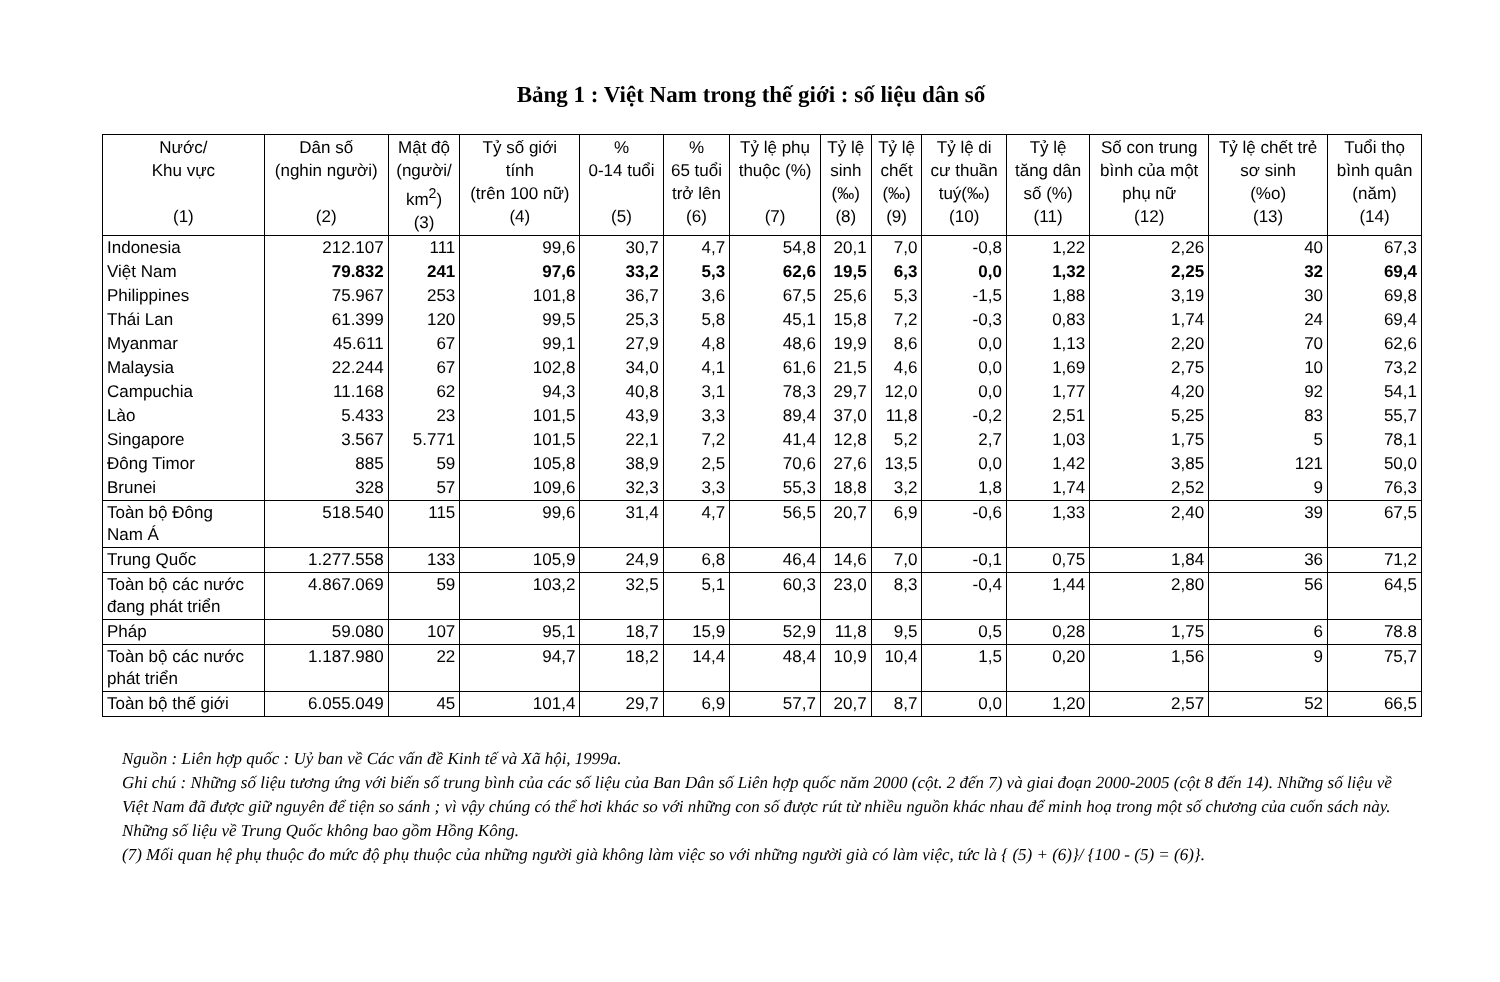Bảng 1 : Việt Nam trong thế giới : số liệu dân số
| Nước/ Khu vực (1) | Dân số (nghin người) (2) | Mật độ (người/ km<sup>2</sup>) (3) | Tỷ số giới tính (trên 100 nữ) (4) | % 0-14 tuổi (5) | % 65 tuổi trở lên (6) | Tỷ lệ phụ thuộc (%) (7) | Tỷ lệ sinh (‰) (8) | Tỷ lệ chết (‰) (9) | Tỷ lệ di cư thuần tuý(‰) (10) | Tỷ lệ tăng dân số (%) (11) | Số con trung bình của một phụ nữ (12) | Tỷ lệ chết trẻ sơ sinh (%o) (13) | Tuổi thọ bình quân (năm) (14) |
| --- | --- | --- | --- | --- | --- | --- | --- | --- | --- | --- | --- | --- | --- |
| Indonesia | 212.107 | 111 | 99,6 | 30,7 | 4,7 | 54,8 | 20,1 | 7,0 | -0,8 | 1,22 | 2,26 | 40 | 67,3 |
| Việt Nam | 79.832 | 241 | 97,6 | 33,2 | 5,3 | 62,6 | 19,5 | 6,3 | 0,0 | 1,32 | 2,25 | 32 | 69,4 |
| Philippines | 75.967 | 253 | 101,8 | 36,7 | 3,6 | 67,5 | 25,6 | 5,3 | -1,5 | 1,88 | 3,19 | 30 | 69,8 |
| Thái Lan | 61.399 | 120 | 99,5 | 25,3 | 5,8 | 45,1 | 15,8 | 7,2 | -0,3 | 0,83 | 1,74 | 24 | 69,4 |
| Myanmar | 45.611 | 67 | 99,1 | 27,9 | 4,8 | 48,6 | 19,9 | 8,6 | 0,0 | 1,13 | 2,20 | 70 | 62,6 |
| Malaysia | 22.244 | 67 | 102,8 | 34,0 | 4,1 | 61,6 | 21,5 | 4,6 | 0,0 | 1,69 | 2,75 | 10 | 73,2 |
| Campuchia | 11.168 | 62 | 94,3 | 40,8 | 3,1 | 78,3 | 29,7 | 12,0 | 0,0 | 1,77 | 4,20 | 92 | 54,1 |
| Lào | 5.433 | 23 | 101,5 | 43,9 | 3,3 | 89,4 | 37,0 | 11,8 | -0,2 | 2,51 | 5,25 | 83 | 55,7 |
| Singapore | 3.567 | 5.771 | 101,5 | 22,1 | 7,2 | 41,4 | 12,8 | 5,2 | 2,7 | 1,03 | 1,75 | 5 | 78,1 |
| Đông Timor | 885 | 59 | 105,8 | 38,9 | 2,5 | 70,6 | 27,6 | 13,5 | 0,0 | 1,42 | 3,85 | 121 | 50,0 |
| Brunei | 328 | 57 | 109,6 | 32,3 | 3,3 | 55,3 | 18,8 | 3,2 | 1,8 | 1,74 | 2,52 | 9 | 76,3 |
| Toàn bộ Đông Nam Á | 518.540 | 115 | 99,6 | 31,4 | 4,7 | 56,5 | 20,7 | 6,9 | -0,6 | 1,33 | 2,40 | 39 | 67,5 |
| Trung Quốc | 1.277.558 | 133 | 105,9 | 24,9 | 6,8 | 46,4 | 14,6 | 7,0 | -0,1 | 0,75 | 1,84 | 36 | 71,2 |
| Toàn bộ các nước đang phát triển | 4.867.069 | 59 | 103,2 | 32,5 | 5,1 | 60,3 | 23,0 | 8,3 | -0,4 | 1,44 | 2,80 | 56 | 64,5 |
| Pháp | 59.080 | 107 | 95,1 | 18,7 | 15,9 | 52,9 | 11,8 | 9,5 | 0,5 | 0,28 | 1,75 | 6 | 78.8 |
| Toàn bộ các nước phát triển | 1.187.980 | 22 | 94,7 | 18,2 | 14,4 | 48,4 | 10,9 | 10,4 | 1,5 | 0,20 | 1,56 | 9 | 75,7 |
| Toàn bộ thế giới | 6.055.049 | 45 | 101,4 | 29,7 | 6,9 | 57,7 | 20,7 | 8,7 | 0,0 | 1,20 | 2,57 | 52 | 66,5 |
Nguồn : Liên hợp quốc : Uỷ ban về Các vấn đề Kinh tế và Xã hội, 1999a.
Ghi chú : Những số liệu tương ứng với biến số trung bình của các số liệu của Ban Dân số Liên hợp quốc năm 2000 (cột. 2 đến 7) và giai đoạn 2000-2005 (cột 8 đến 14). Những số liệu về Việt Nam đã được giữ nguyên để tiện so sánh ; vì vậy chúng có thể hơi khác so với những con số được rút từ nhiều nguồn khác nhau để minh hoạ trong một số chương của cuốn sách này. Những số liệu về Trung Quốc không bao gồm Hồng Kông.
(7) Mối quan hệ phụ thuộc đo mức độ phụ thuộc của những người già không làm việc so với những người già có làm việc, tức là { (5) + (6)}/ {100 - (5) = (6)}.